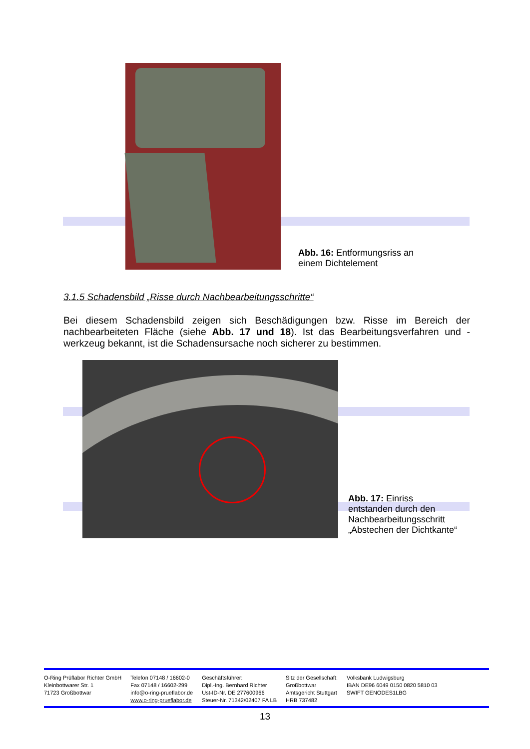Abb. 16: Entformungsriss an
einem Dichtelement
3.1.5 Schadensbild „Risse durch Nachbearbeitungsschritte“
Bei diesem Schadensbild zeigen sich Beschädigungen bzw. Risse im Bereich der nachbearbeiteten Fläche (siehe Abb. 17 und 18). Ist das Bearbeitungsverfahren und -werkzeug bekannt, ist die Schadensursache noch sicherer zu bestimmen.
Abb. 17: Einriss entstanden durch den Nachbearbeitungsschritt „Abstechen der Dichtkante“
O-Ring Prüflabor Richter GmbH
Kleinbottwarer Str. 1
71723 Großbottwar
Telefon 07148 / 16602-0
Fax 07148 / 16602-299
info@o-ring-prueflabor.de
www.o-ring-prueflabor.de
Geschäftsführer:
Dipl.-Ing. Bernhard Richter
Ust-ID-Nr. DE 277600966
Steuer-Nr. 71342/02407 FA LB
Sitz der Gesellschaft:
Großbottwar
Amtsgericht Stuttgart
HRB 737482
Volksbank Ludwigsburg
IBAN DE96 6049 0150 0820 5810 03
SWIFT GENODES1LBG
13